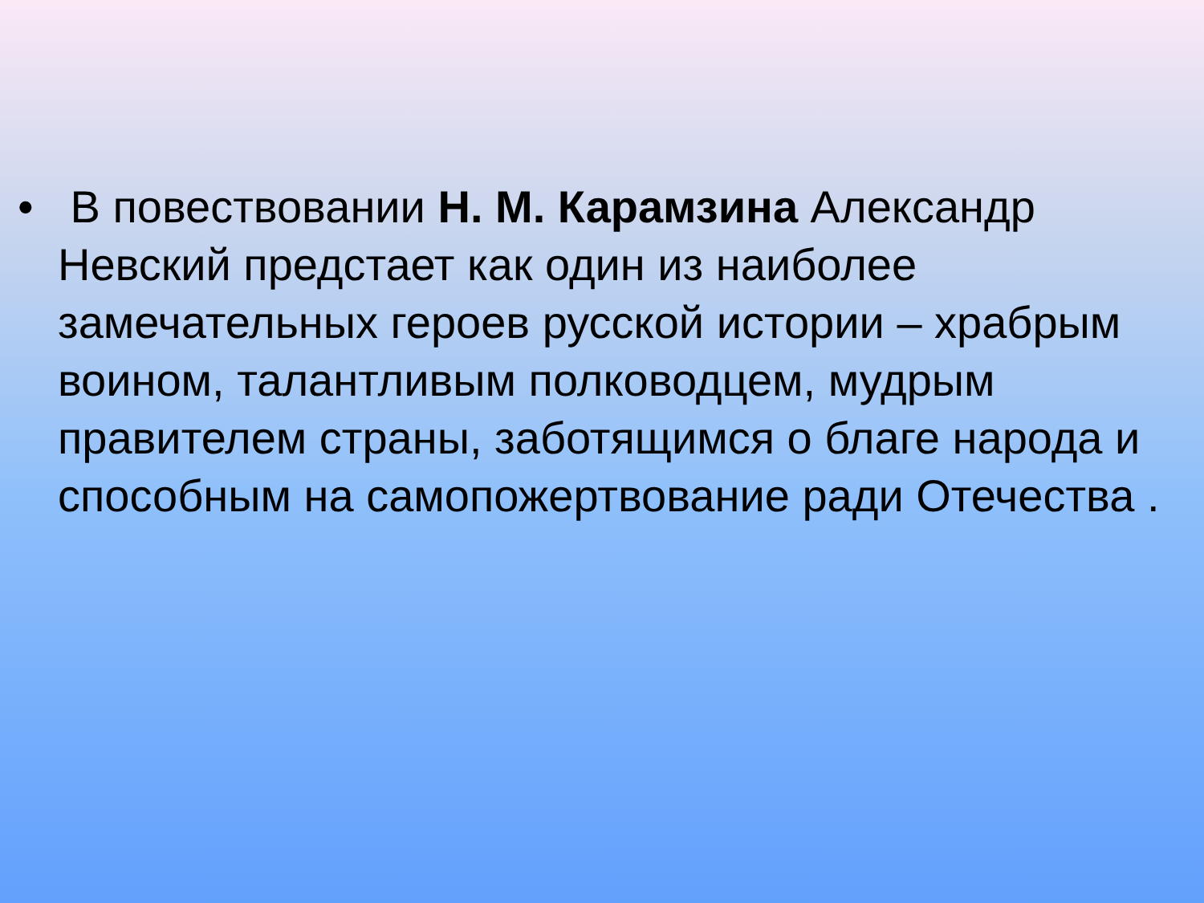• B повествовании Н. М. Карамзина Александр Невский предстает как один из наиболее замечательных героев русской истории – храбрым воином, талантливым полководцем, мудрым правителем страны, заботящимся о благе народа и способным на самопожертвование ради Отечества .